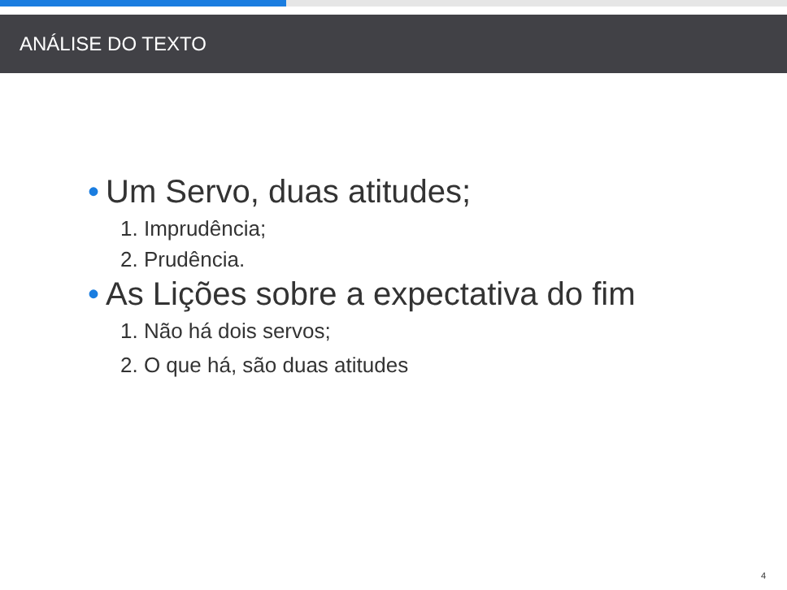ANÁLISE DO TEXTO
• Um Servo, duas atitudes;
1. Imprudência;
2. Prudência.
• As Lições sobre a expectativa do fim
1. Não há dois servos;
2. O que há, são duas atitudes
4